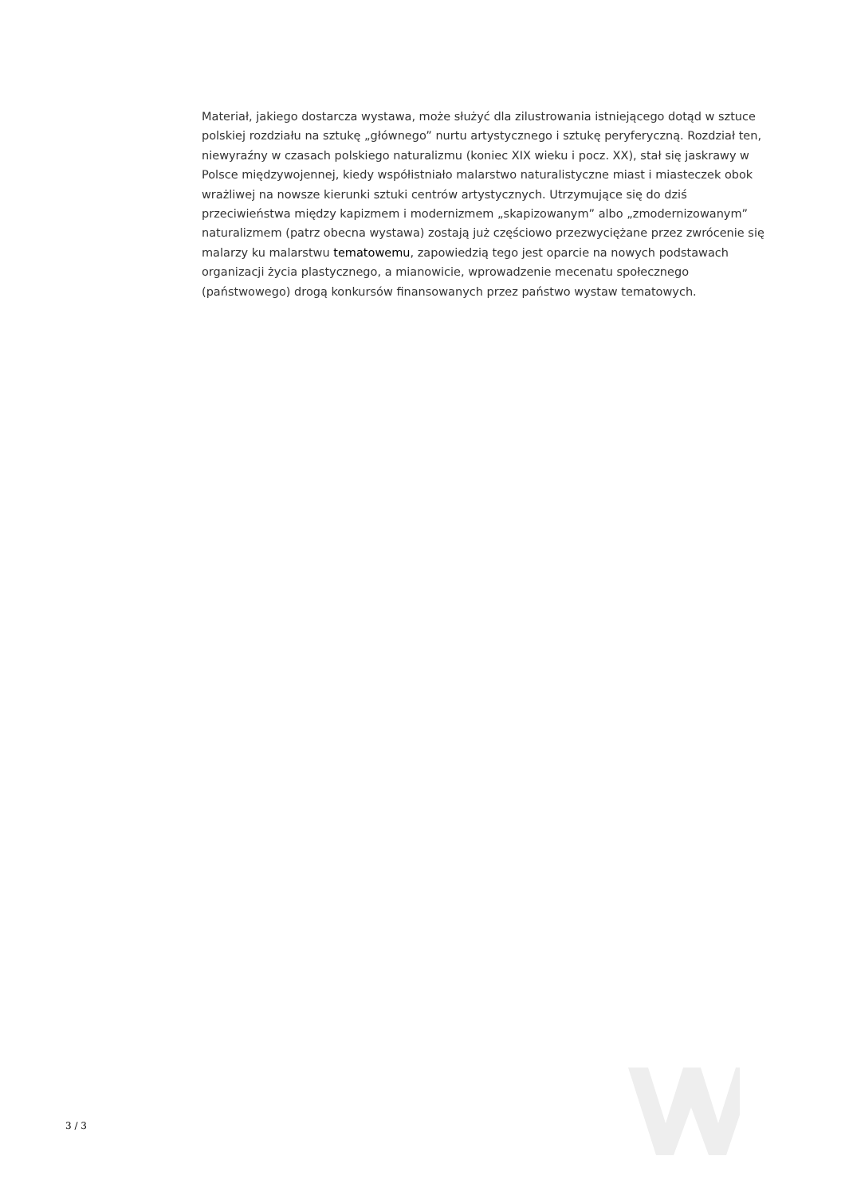Materiał, jakiego dostarcza wystawa, może służyć dla zilustrowania istniejącego dotąd w sztuce polskiej rozdziału na sztukę „głównego” nurtu artystycznego i sztukę peryferyczną. Rozdział ten, niewyraźny w czasach polskiego naturalizmu (koniec XIX wieku i pocz. XX), stał się jaskrawy w Polsce międzywojennej, kiedy współistniało malarstwo naturalistyczne miast i miasteczek obok wrażliwej na nowsze kierunki sztuki centrów artystycznych. Utrzymujące się do dziś przeciwieństwa między kapizmem i modernizmem „skapizowanym” albo „zmodernizowanym” naturalizmem (patrz obecna wystawa) zostają już częściowo przezwyciężane przez zwrócenie się malarzy ku malarstwu tematowemu, zapowiedzią tego jest oparcie na nowych podstawach organizacji życia plastycznego, a mianowicie, wprowadzenie mecenatu społecznego (państwowego) drogą konkursów finansowanych przez państwo wystaw tematowych.
3 / 3